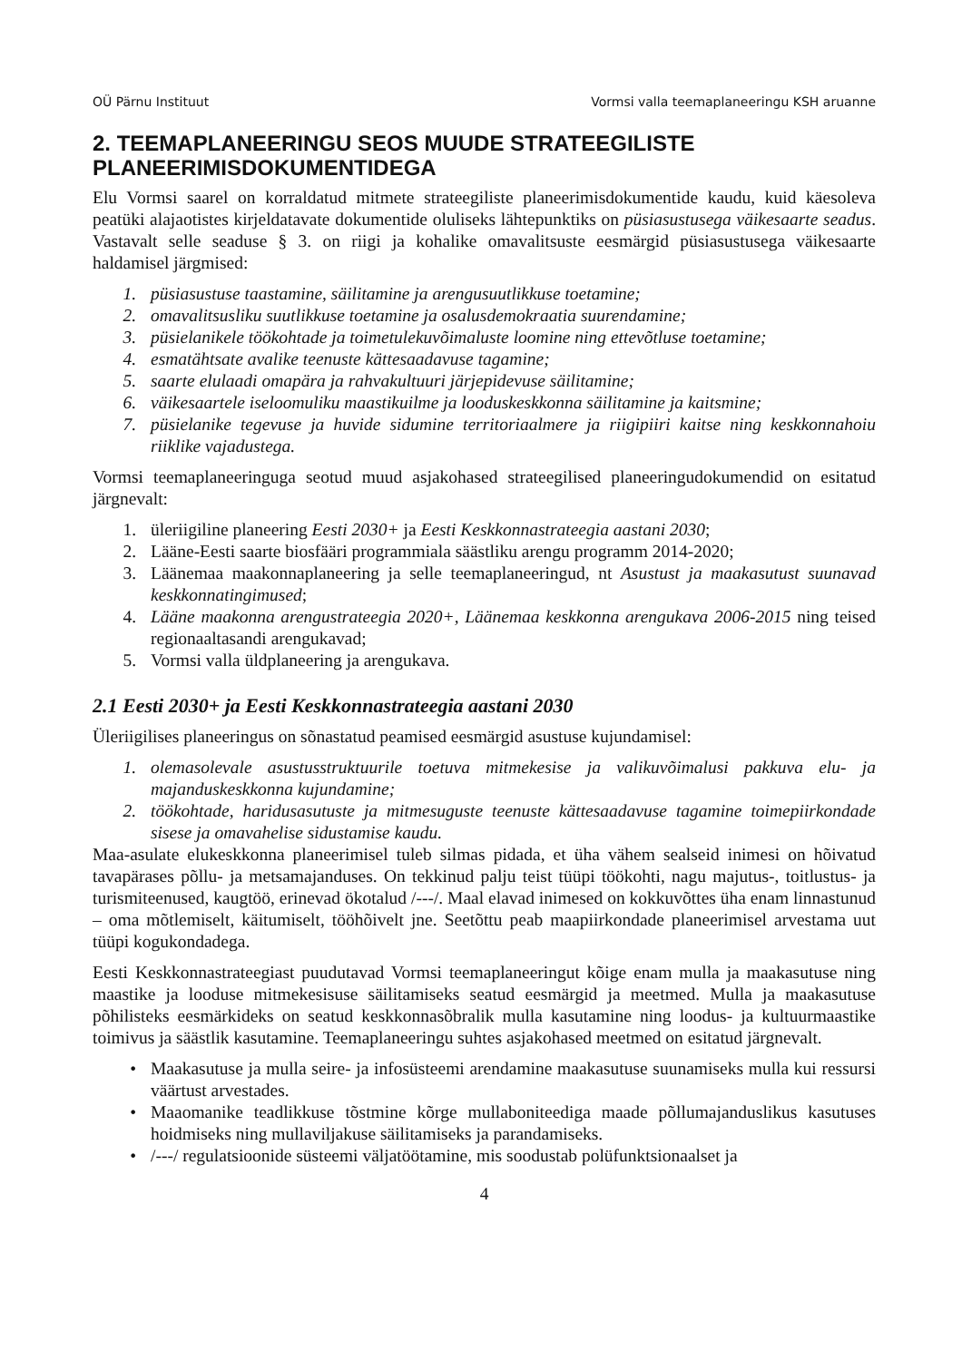OÜ Pärnu Instituut Vormsi valla teemaplaneeringu KSH aruanne
2. TEEMAPLANEERINGU SEOS MUUDE STRATEEGILISTE PLANEERIMISDOKUMENTIDEGA
Elu Vormsi saarel on korraldatud mitmete strateegiliste planeerimisdokumentide kaudu, kuid käesoleva peatüki alajaotistes kirjeldatavate dokumentide oluliseks lähtepunktiks on püsiasustusega väikesaarte seadus. Vastavalt selle seaduse § 3. on riigi ja kohalike omavalitsuste eesmärgid püsiasustusega väikesaarte haldamisel järgmised:
1. püsiasustuse taastamine, säilitamine ja arengusuutlikkuse toetamine;
2. omavalitsusliku suutlikkuse toetamine ja osalusdemokraatia suurendamine;
3. püsielanikele töökohtade ja toimetulekuvõimaluste loomine ning ettevõtluse toetamine;
4. esmatähtsate avalike teenuste kättesaadavuse tagamine;
5. saarte elulaadi omapära ja rahvakultuuri järjepidevuse säilitamine;
6. väikesaartele iseloomuliku maastikuilme ja looduskeskkonna säilitamine ja kaitsmine;
7. püsielanike tegevuse ja huvide sidumine territoriaalmere ja riigipiiri kaitse ning keskkonnahoiu riiklike vajadustega.
Vormsi teemaplaneeringuga seotud muud asjakohased strateegilised planeeringudokumendid on esitatud järgnevalt:
1. üleriigiline planeering Eesti 2030+ ja Eesti Keskkonnastrateegia aastani 2030;
2. Lääne-Eesti saarte biosfääri programmiala säästliku arengu programm 2014-2020;
3. Läänemaa maakonnaplaneering ja selle teemaplaneeringud, nt Asustust ja maakasutust suunavad keskkonnatingimused;
4. Lääne maakonna arengustrateegia 2020+, Läänemaa keskkonna arengukava 2006-2015 ning teised regionaaltasandi arengukavad;
5. Vormsi valla üldplaneering ja arengukava.
2.1 Eesti 2030+ ja Eesti Keskkonnastrateegia aastani 2030
Üleriigilises planeeringus on sõnastatud peamised eesmärgid asustuse kujundamisel:
1. olemasolevale asustusstruktuurile toetuva mitmekesise ja valikuvõimalusi pakkuva elu- ja majanduskeskkonna kujundamine;
2. töökohtade, haridusasutuste ja mitmesuguste teenuste kättesaadavuse tagamine toimepiirkondade sisese ja omavahelise sidustamise kaudu.
Maa-asulate elukeskkonna planeerimisel tuleb silmas pidada, et üha vähem sealseid inimesi on hõivatud tavapärases põllu- ja metsamajanduses. On tekkinud palju teist tüüpi töökohti, nagu majutus-, toitlustus- ja turismiteenused, kaugtöö, erinevad ökotalud /---/. Maal elavad inimesed on kokkuvõttes üha enam linnastunud – oma mõtlemiselt, käitumiselt, tööhõivelt jne. Seetõttu peab maapiirkondade planeerimisel arvestama uut tüüpi kogukondadega.
Eesti Keskkonnastrateegiast puudutavad Vormsi teemaplaneeringut kõige enam mulla ja maakasutuse ning maastike ja looduse mitmekesisuse säilitamiseks seatud eesmärgid ja meetmed. Mulla ja maakasutuse põhilisteks eesmärkideks on seatud keskkonnasõbralik mulla kasutamine ning loodus- ja kultuurmaastike toimivus ja säästlik kasutamine. Teemaplaneeringu suhtes asjakohased meetmed on esitatud järgnevalt.
• Maakasutuse ja mulla seire- ja infosüsteemi arendamine maakasutuse suunamiseks mulla kui ressursi väärtust arvestades.
• Maaomanike teadlikkuse tõstmine kõrge mullaboniteediga maade põllumajanduslikus kasutuses hoidmiseks ning mullaviljakuse säilitamiseks ja parandamiseks.
• /---/ regulatsioonide süsteemi väljatöötamine, mis soodustab polüfunktsionaalset ja
4